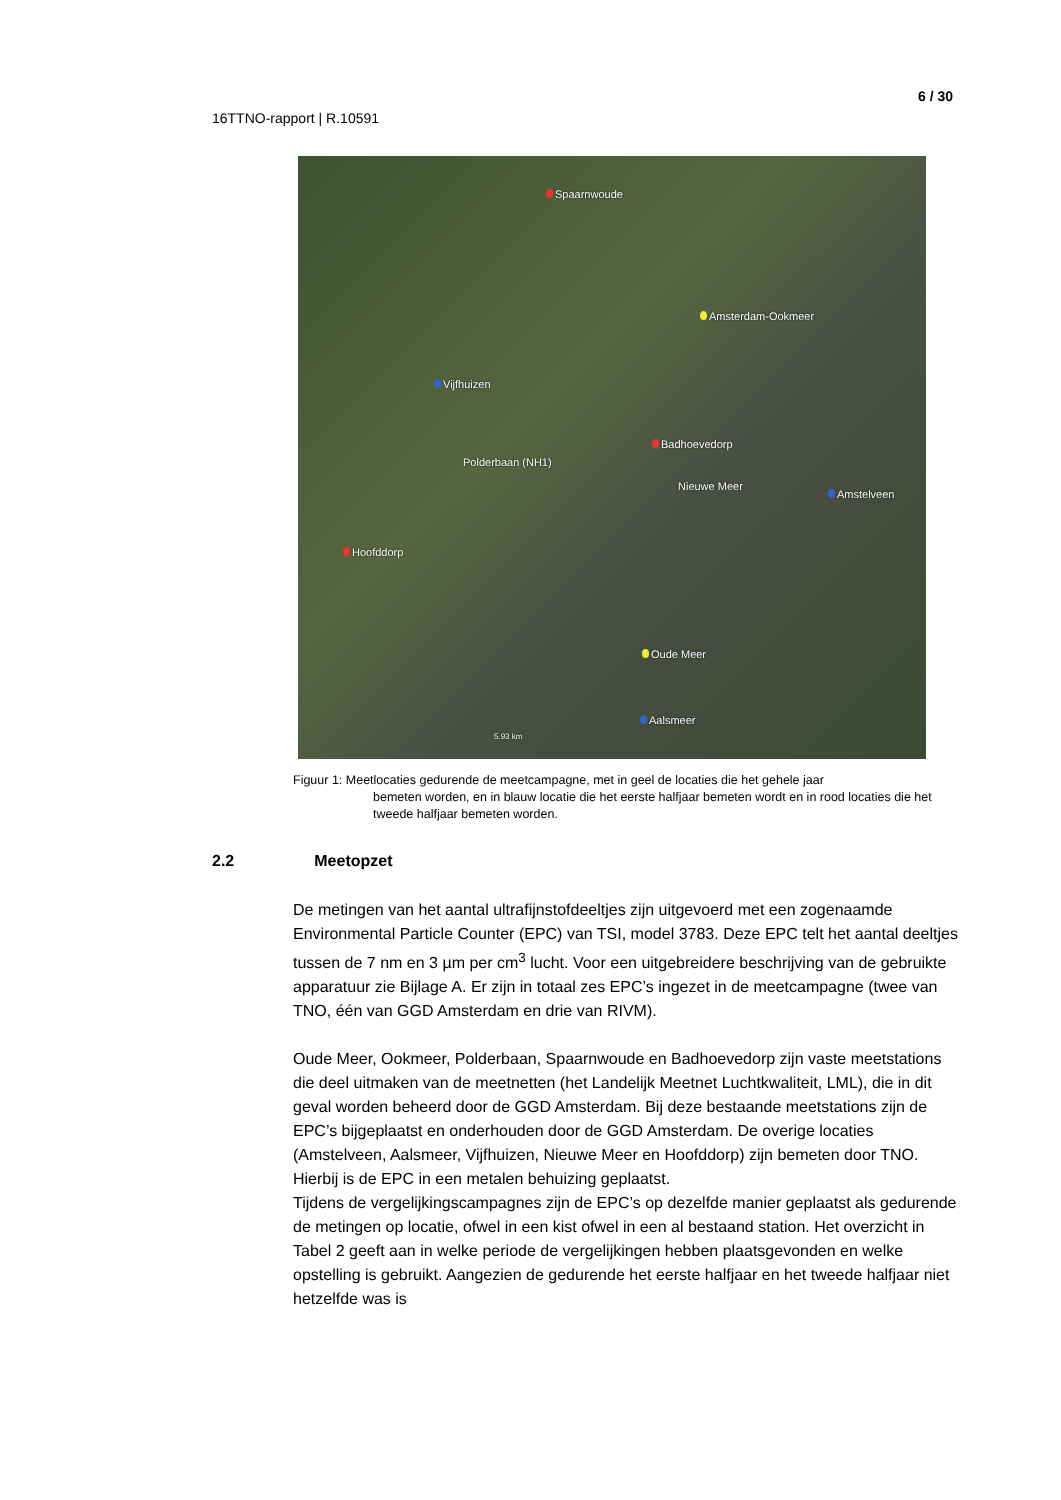6 / 30
16TTNO-rapport | R.10591
Spaarnwoude
Amsterdam-Ookmeer
Vijfhuizen
Badhoevedorp
Polderbaan (NH1)
Nieuwe Meer
Amstelveen
Hoofddorp
Oude Meer
Aalsmeer
5.93 km
Figuur 1: Meetlocaties gedurende de meetcampagne, met in geel de locaties die het gehele jaar
bemeten worden, en in blauw locatie die het eerste halfjaar bemeten wordt en in rood locaties die het tweede halfjaar bemeten worden.
2.2 Meetopzet
De metingen van het aantal ultrafijnstofdeeltjes zijn uitgevoerd met een zogenaamde Environmental Particle Counter (EPC) van TSI, model 3783. Deze EPC telt het aantal deeltjes tussen de 7 nm en 3 µm per cm<sup>3</sup> lucht. Voor een uitgebreidere beschrijving van de gebruikte apparatuur zie Bijlage A. Er zijn in totaal zes EPC’s ingezet in de meetcampagne (twee van TNO, één van GGD Amsterdam en drie van RIVM).
Oude Meer, Ookmeer, Polderbaan, Spaarnwoude en Badhoevedorp zijn vaste meetstations die deel uitmaken van de meetnetten (het Landelijk Meetnet Luchtkwaliteit, LML), die in dit geval worden beheerd door de GGD Amsterdam. Bij deze bestaande meetstations zijn de EPC’s bijgeplaatst en onderhouden door de GGD Amsterdam. De overige locaties (Amstelveen, Aalsmeer, Vijfhuizen, Nieuwe Meer en Hoofddorp) zijn bemeten door TNO. Hierbij is de EPC in een metalen behuizing geplaatst.
Tijdens de vergelijkingscampagnes zijn de EPC’s op dezelfde manier geplaatst als gedurende de metingen op locatie, ofwel in een kist ofwel in een al bestaand station. Het overzicht in Tabel 2 geeft aan in welke periode de vergelijkingen hebben plaatsgevonden en welke opstelling is gebruikt. Aangezien de gedurende het eerste halfjaar en het tweede halfjaar niet hetzelfde was is